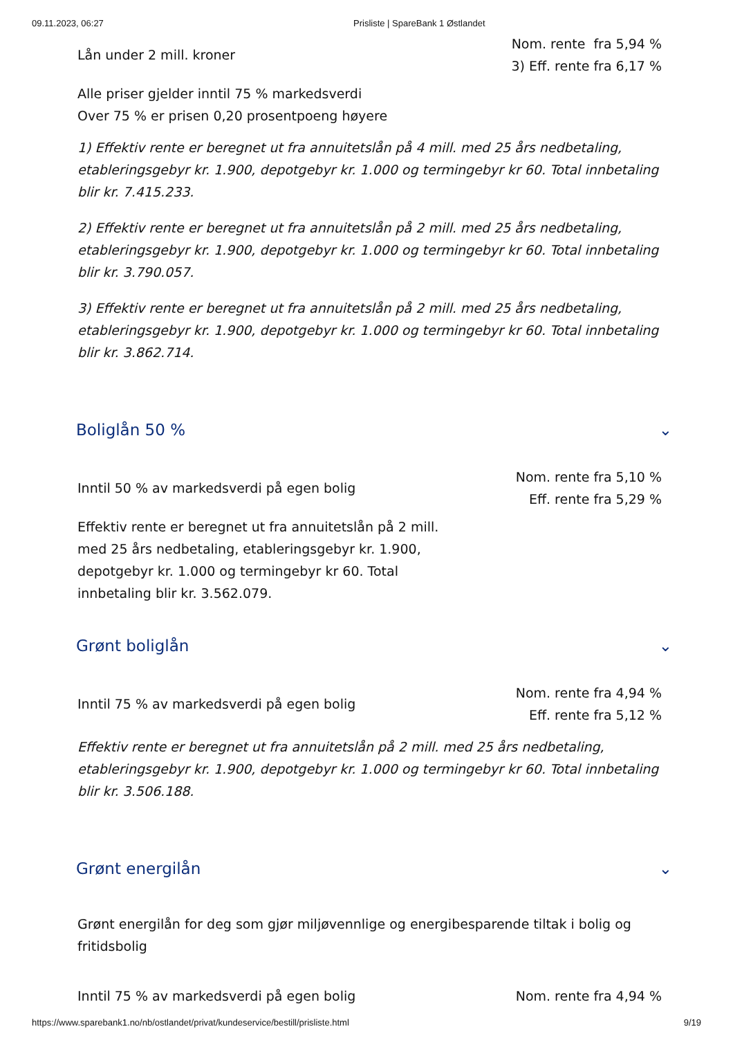09.11.2023, 06:27 Prisliste | SpareBank 1 Østlandet
Lån under 2 mill. kroner
Nom. rente fra 5,94 %
3) Eff. rente fra 6,17 %
Alle priser gjelder inntil 75 % markedsverdi
Over 75 % er prisen 0,20 prosentpoeng høyere
1) Effektiv rente er beregnet ut fra annuitetslån på 4 mill. med 25 års nedbetaling, etableringsgebyr kr. 1.900, depotgebyr kr. 1.000 og termingebyr kr 60. Total innbetaling blir kr. 7.415.233.
2) Effektiv rente er beregnet ut fra annuitetslån på 2 mill. med 25 års nedbetaling, etableringsgebyr kr. 1.900, depotgebyr kr. 1.000 og termingebyr kr 60. Total innbetaling blir kr. 3.790.057.
3) Effektiv rente er beregnet ut fra annuitetslån på 2 mill. med 25 års nedbetaling, etableringsgebyr kr. 1.900, depotgebyr kr. 1.000 og termingebyr kr 60. Total innbetaling blir kr. 3.862.714.
Boliglån 50 % ⌄
Inntil 50 % av markedsverdi på egen bolig
Nom. rente fra 5,10 %
Eff. rente fra 5,29 %
Effektiv rente er beregnet ut fra annuitetslån på 2 mill. med 25 års nedbetaling, etableringsgebyr kr. 1.900, depotgebyr kr. 1.000 og termingebyr kr 60. Total innbetaling blir kr. 3.562.079.
Grønt boliglån ⌄
Inntil 75 % av markedsverdi på egen bolig
Nom. rente fra 4,94 %
Eff. rente fra 5,12 %
Effektiv rente er beregnet ut fra annuitetslån på 2 mill. med 25 års nedbetaling, etableringsgebyr kr. 1.900, depotgebyr kr. 1.000 og termingebyr kr 60. Total innbetaling blir kr. 3.506.188.
Grønt energilån ⌄
Grønt energilån for deg som gjør miljøvennlige og energibesparende tiltak i bolig og fritidsbolig
Inntil 75 % av markedsverdi på egen bolig
Nom. rente fra 4,94 %
https://www.sparebank1.no/nb/ostlandet/privat/kundeservice/bestill/prisliste.html 9/19